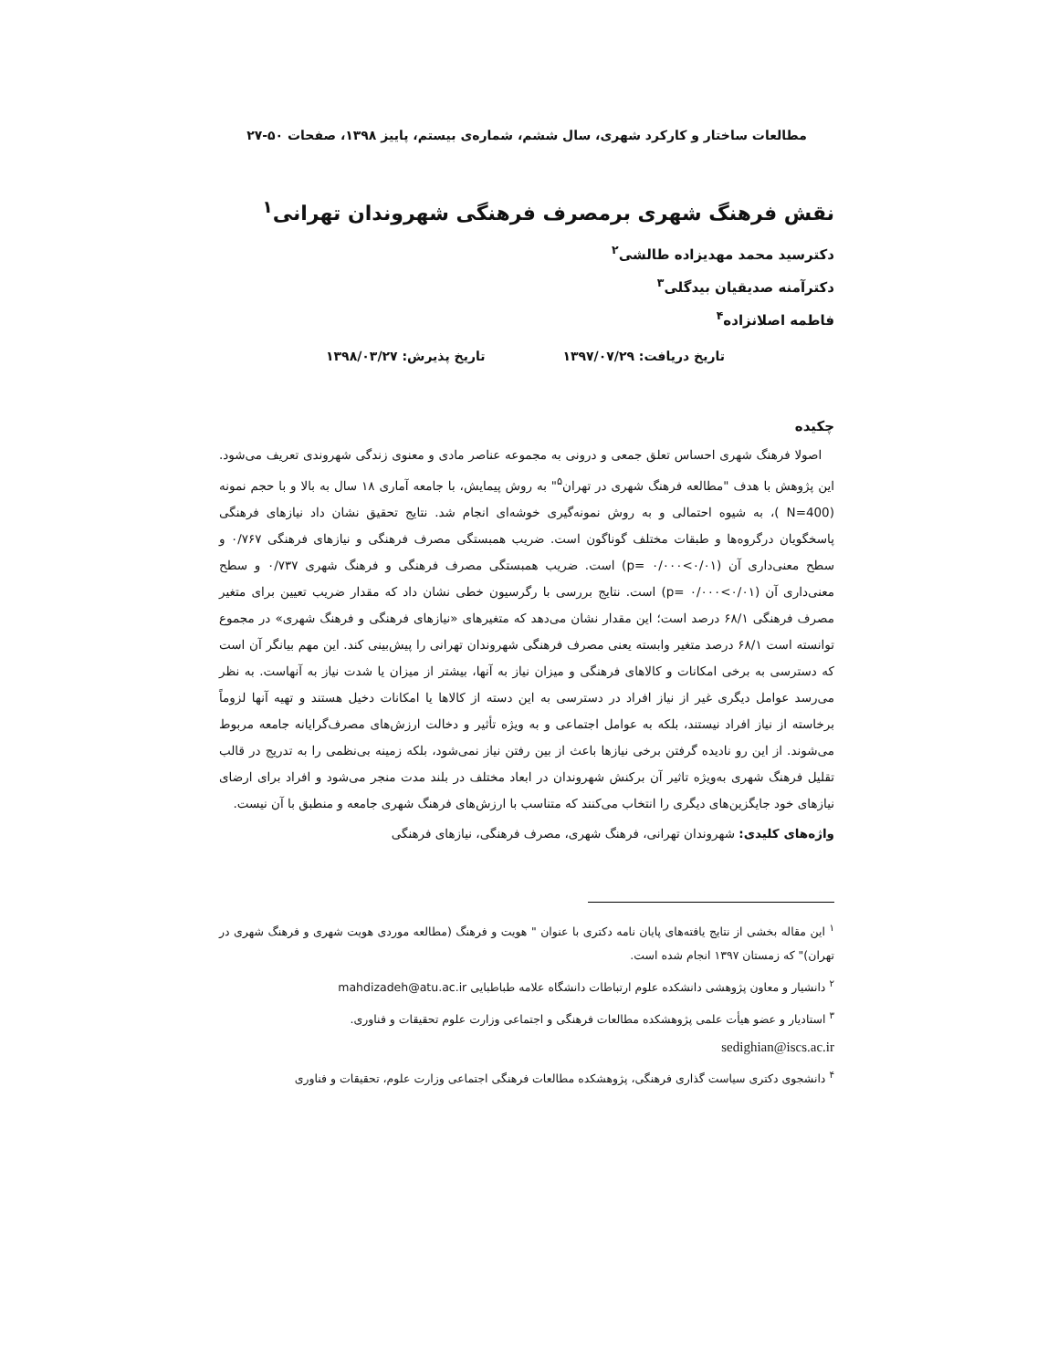مطالعات ساختار و کارکرد شهری، سال ششم، شماره‌ی بیستم، پاییز ۱۳۹۸، صفحات ۵۰-۲۷
نقش فرهنگ شهری برمصرف فرهنگی شهروندان تهرانی<sup>۱</sup>
دکترسید محمد مهدیزاده طالشی<sup>۲</sup>
دکترآمنه صدیقیان بیدگلی<sup>۳</sup>
فاطمه اصلانزاده<sup>۴</sup>
تاریخ دریافت: ۱۳۹۷/۰۷/۲۹ تاریخ پذیرش: ۱۳۹۸/۰۳/۲۷
چکیده
اصولا فرهنگ شهری احساس تعلق جمعی و درونی به مجموعه عناصر مادی و معنوی زندگی شهروندی تعریف می‌شود. این پژوهش با هدف "مطالعه فرهنگ شهری در تهران<sup>۵</sup>" به روش پیمایش، با جامعه آماری ۱۸ سال به بالا و با حجم نمونه (N=400 )، به شیوه احتمالی و به روش نمونه‌گیری خوشه‌ای انجام شد. نتایج تحقیق نشان داد نیازهای فرهنگی پاسخگویان درگروه‌ها و طبقات مختلف گوناگون است. ضریب همبستگی مصرف فرهنگی و نیازهای فرهنگی ۰/۷۶۷ و سطح معنی‌داری آن (p= ۰/۰۰۰<۰/۰۱) است. ضریب همبستگی مصرف فرهنگی و فرهنگ شهری ۰/۷۳۷ و سطح معنی‌داری آن (p= ۰/۰۰۰<۰/۰۱) است. نتایج بررسی با رگرسیون خطی نشان داد که مقدار ضریب تعیین برای متغیر مصرف فرهنگی ۶۸/۱ درصد است؛ این مقدار نشان می‌دهد که متغیرهای «نیازهای فرهنگی و فرهنگ شهری» در مجموع توانسته است ۶۸/۱ درصد متغیر وابسته یعنی مصرف فرهنگی شهروندان تهرانی را پیش‌بینی کند. این مهم بیانگر آن است که دسترسی به برخی امکانات و کالاهای فرهنگی و میزان نیاز به آنها، بیشتر از میزان یا شدت نیاز به آنهاست. به نظر می‌رسد عوامل دیگری غیر از نیاز افراد در دسترسی به این دسته از کالاها یا امکانات دخیل هستند و تهیه آنها لزوماً برخاسته از نیاز افراد نیستند، بلکه به عوامل اجتماعی و به ویژه تأثیر و دخالت ارزش‌های مصرف‌گرایانه جامعه مربوط می‌شوند. از این رو نادیده گرفتن برخی نیازها باعث از بین رفتن نیاز نمی‌شود، بلکه زمینه بی‌نظمی را به تدریج در قالب تقلیل فرهنگ شهری به‌ویژه تاثیر آن برکنش شهروندان در ابعاد مختلف در بلند مدت منجر می‌شود و افراد برای ارضای نیازهای خود جایگزین‌های دیگری را انتخاب می‌کنند که متناسب با ارزش‌های فرهنگ شهری جامعه و منطبق با آن نیست.
واژه‌های کلیدی: شهروندان تهرانی، فرهنگ شهری، مصرف فرهنگی، نیازهای فرهنگی
<sup>۱</sup> این مقاله بخشی از نتایج یافته‌های پایان نامه دکتری با عنوان " هویت و فرهنگ (مطالعه موردی هویت شهری و فرهنگ شهری در تهران)" که زمستان ۱۳۹۷ انجام شده است.
<sup>۲</sup> دانشیار و معاون پژوهشی دانشکده علوم ارتباطات دانشگاه علامه طباطبایی mahdizadeh@atu.ac.ir
<sup>۳</sup> استادیار و عضو هیأت علمی پژوهشکده مطالعات فرهنگی و اجتماعی وزارت علوم تحقیقات و فناوری.
sedighian@iscs.ac.ir
<sup>۴</sup> دانشجوی دکتری سیاست گذاری فرهنگی، پژوهشکده مطالعات فرهنگی اجتماعی وزارت علوم، تحقیقات و فناوری